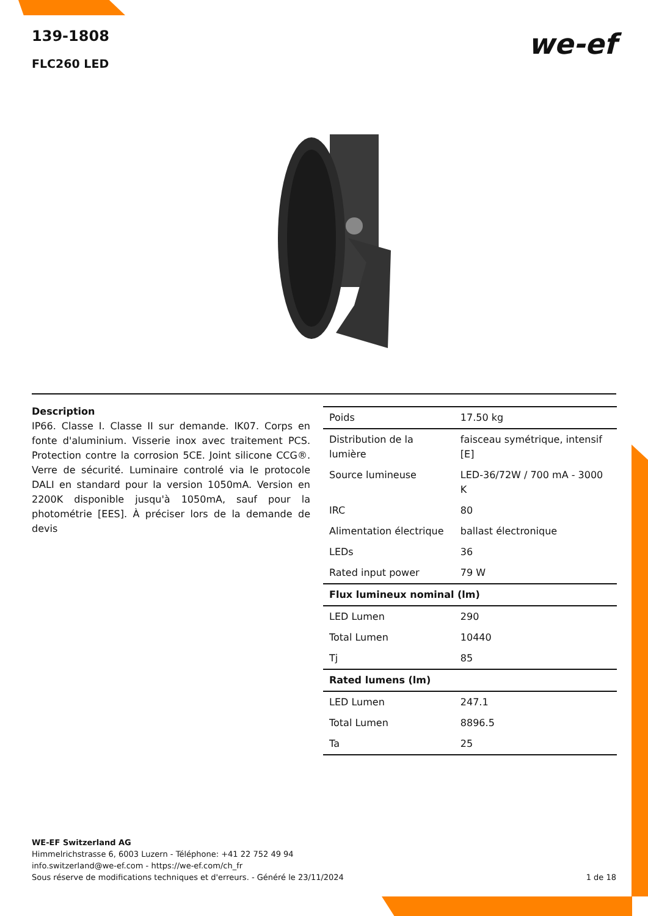139-1808
FLC260 LED
we-ef
Description
IP66. Classe I. Classe II sur demande. IK07. Corps en fonte d'aluminium. Visserie inox avec traitement PCS. Protection contre la corrosion 5CE. Joint silicone CCG®. Verre de sécurité. Luminaire controlé via le protocole DALI en standard pour la version 1050mA. Version en 2200K disponible jusqu'à 1050mA, sauf pour la photométrie [EES]. À préciser lors de la demande de devis
| Poids | 17.50 kg |
| Distribution de la lumière | faisceau symétrique, intensif [E] |
| Source lumineuse | LED-36/72W / 700 mA - 3000 K |
| IRC | 80 |
| Alimentation électrique | ballast électronique |
| LEDs | 36 |
| Rated input power | 79 W |
| Flux lumineux nominal (lm) | |
| LED Lumen | 290 |
| Total Lumen | 10440 |
| Tj | 85 |
| Rated lumens (lm) | |
| LED Lumen | 247.1 |
| Total Lumen | 8896.5 |
| Ta | 25 |
WE-EF Switzerland AG
Himmelrichstrasse 6, 6003 Luzern - Téléphone: +41 22 752 49 94
info.switzerland@we-ef.com - https://we-ef.com/ch_fr
Sous réserve de modifications techniques et d'erreurs. - Généré le 23/11/2024 1 de 18